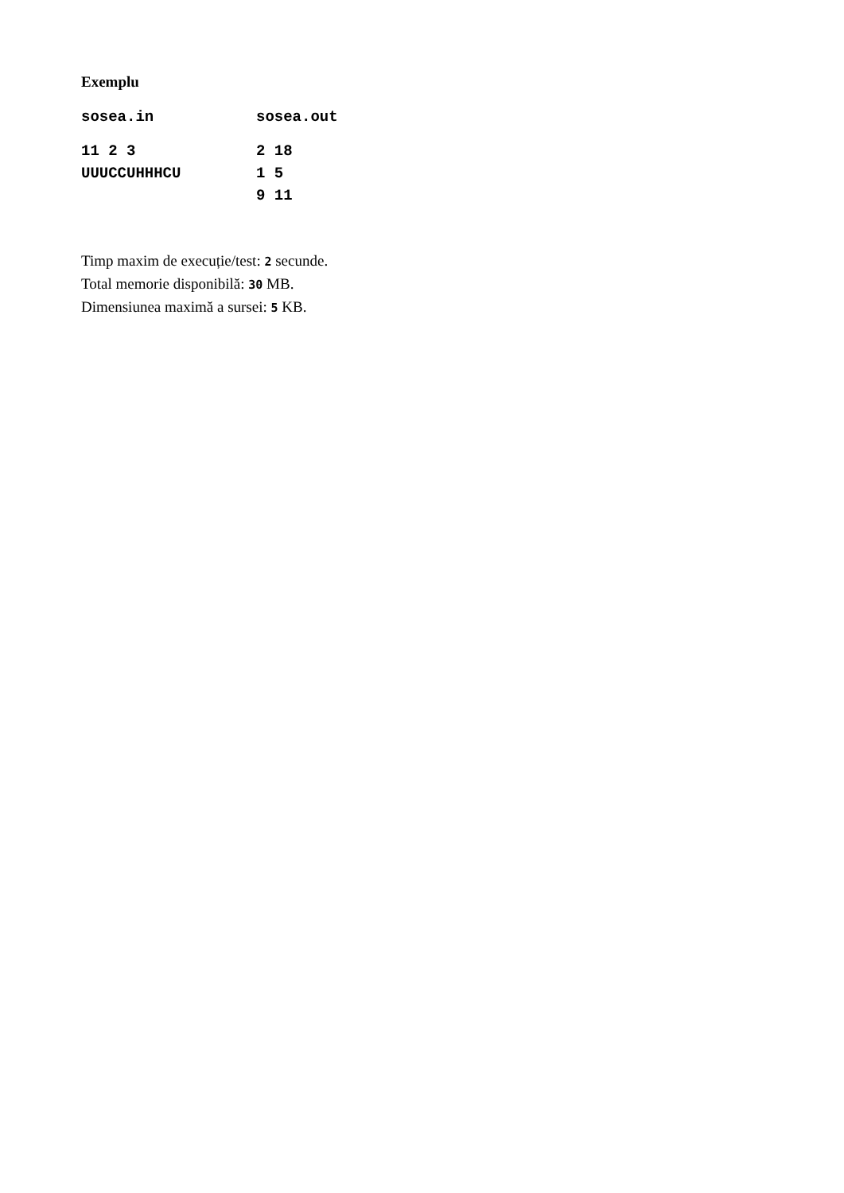Exemplu
| sosea.in | sosea.out |
| --- | --- |
| 11 2 3 UUUCCUHHHCU | 2 18 1 5 9 11 |
Timp maxim de execuție/test: 2 secunde.
Total memorie disponibilă: 30 MB.
Dimensiunea maximă a sursei: 5 KB.